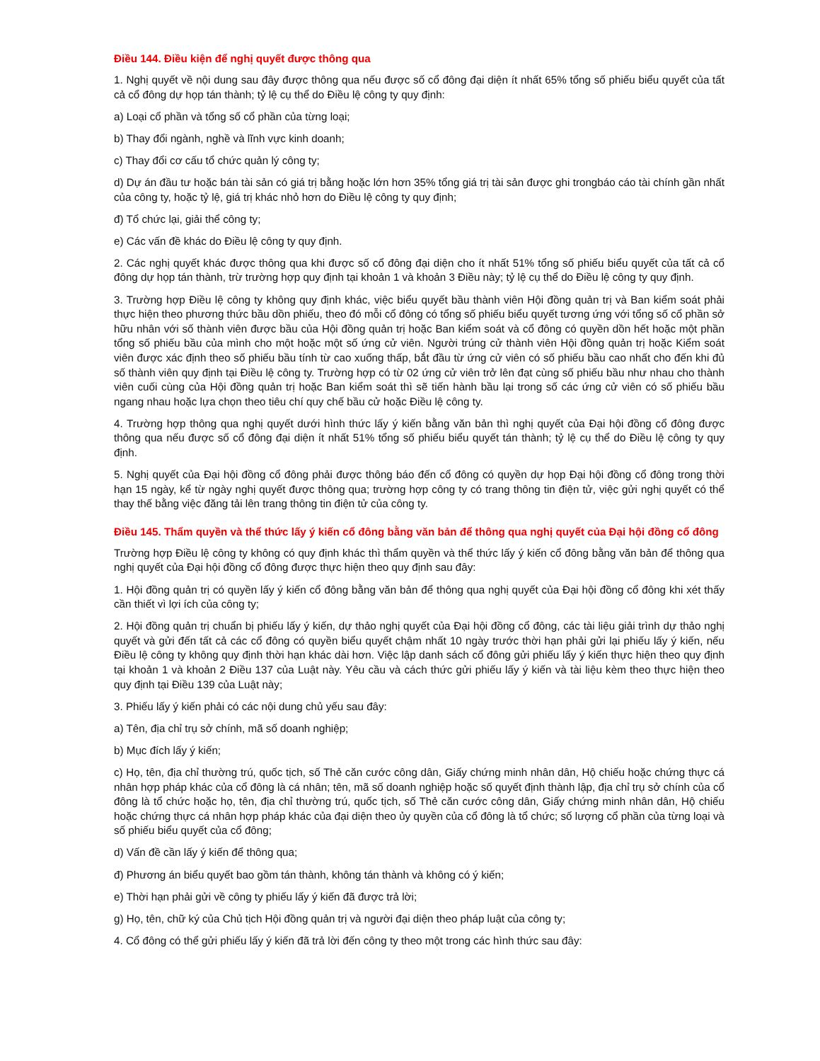Điều 144. Điều kiện để nghị quyết được thông qua
1. Nghị quyết về nội dung sau đây được thông qua nếu được số cổ đông đại diện ít nhất 65% tổng số phiếu biểu quyết của tất cả cổ đông dự họp tán thành; tỷ lệ cụ thể do Điều lệ công ty quy định:
a) Loại cổ phần và tổng số cổ phần của từng loại;
b) Thay đổi ngành, nghề và lĩnh vực kinh doanh;
c) Thay đổi cơ cấu tổ chức quản lý công ty;
d) Dự án đầu tư hoặc bán tài sản có giá trị bằng hoặc lớn hơn 35% tổng giá trị tài sản được ghi trongbáo cáo tài chính gần nhất của công ty, hoặc tỷ lệ, giá trị khác nhỏ hơn do Điều lệ công ty quy định;
đ) Tổ chức lại, giải thể công ty;
e) Các vấn đề khác do Điều lệ công ty quy định.
2. Các nghị quyết khác được thông qua khi được số cổ đông đại diện cho ít nhất 51% tổng số phiếu biểu quyết của tất cả cổ đông dự họp tán thành, trừ trường hợp quy định tại khoản 1 và khoản 3 Điều này; tỷ lệ cụ thể do Điều lệ công ty quy định.
3. Trường hợp Điều lệ công ty không quy định khác, việc biểu quyết bầu thành viên Hội đồng quản trị và Ban kiểm soát phải thực hiện theo phương thức bầu dồn phiếu, theo đó mỗi cổ đông có tổng số phiếu biểu quyết tương ứng với tổng số cổ phần sở hữu nhân với số thành viên được bầu của Hội đồng quản trị hoặc Ban kiểm soát và cổ đông có quyền dồn hết hoặc một phần tổng số phiếu bầu của mình cho một hoặc một số ứng cử viên. Người trúng cử thành viên Hội đồng quản trị hoặc Kiểm soát viên được xác định theo số phiếu bầu tính từ cao xuống thấp, bắt đầu từ ứng cử viên có số phiếu bầu cao nhất cho đến khi đủ số thành viên quy định tại Điều lệ công ty. Trường hợp có từ 02 ứng cử viên trở lên đạt cùng số phiếu bầu như nhau cho thành viên cuối cùng của Hội đồng quản trị hoặc Ban kiểm soát thì sẽ tiến hành bầu lại trong số các ứng cử viên có số phiếu bầu ngang nhau hoặc lựa chọn theo tiêu chí quy chế bầu cử hoặc Điều lệ công ty.
4. Trường hợp thông qua nghị quyết dưới hình thức lấy ý kiến bằng văn bản thì nghị quyết của Đại hội đồng cổ đông được thông qua nếu được số cổ đông đại diện ít nhất 51% tổng số phiếu biểu quyết tán thành; tỷ lệ cụ thể do Điều lệ công ty quy định.
5. Nghị quyết của Đại hội đồng cổ đông phải được thông báo đến cổ đông có quyền dự họp Đại hội đồng cổ đông trong thời hạn 15 ngày, kể từ ngày nghị quyết được thông qua; trường hợp công ty có trang thông tin điện tử, việc gửi nghị quyết có thể thay thế bằng việc đăng tải lên trang thông tin điện tử của công ty.
Điều 145. Thẩm quyền và thể thức lấy ý kiến cổ đông bằng văn bản để thông qua nghị quyết của Đại hội đồng cổ đông
Trường hợp Điều lệ công ty không có quy định khác thì thẩm quyền và thể thức lấy ý kiến cổ đông bằng văn bản để thông qua nghị quyết của Đại hội đồng cổ đông được thực hiện theo quy định sau đây:
1. Hội đồng quản trị có quyền lấy ý kiến cổ đông bằng văn bản để thông qua nghị quyết của Đại hội đồng cổ đông khi xét thấy cần thiết vì lợi ích của công ty;
2. Hội đồng quản trị chuẩn bị phiếu lấy ý kiến, dự thảo nghị quyết của Đại hội đồng cổ đông, các tài liệu giải trình dự thảo nghị quyết và gửi đến tất cả các cổ đông có quyền biểu quyết chậm nhất 10 ngày trước thời hạn phải gửi lại phiếu lấy ý kiến, nếu Điều lệ công ty không quy định thời hạn khác dài hơn. Việc lập danh sách cổ đông gửi phiếu lấy ý kiến thực hiện theo quy định tại khoản 1 và khoản 2 Điều 137 của Luật này. Yêu cầu và cách thức gửi phiếu lấy ý kiến và tài liệu kèm theo thực hiện theo quy định tại Điều 139 của Luật này;
3. Phiếu lấy ý kiến phải có các nội dung chủ yếu sau đây:
a) Tên, địa chỉ trụ sở chính, mã số doanh nghiệp;
b) Mục đích lấy ý kiến;
c) Họ, tên, địa chỉ thường trú, quốc tịch, số Thẻ căn cước công dân, Giấy chứng minh nhân dân, Hộ chiếu hoặc chứng thực cá nhân hợp pháp khác của cổ đông là cá nhân; tên, mã số doanh nghiệp hoặc số quyết định thành lập, địa chỉ trụ sở chính của cổ đông là tổ chức hoặc họ, tên, địa chỉ thường trú, quốc tịch, số Thẻ căn cước công dân, Giấy chứng minh nhân dân, Hộ chiếu hoặc chứng thực cá nhân hợp pháp khác của đại diện theo ủy quyền của cổ đông là tổ chức; số lượng cổ phần của từng loại và số phiếu biểu quyết của cổ đông;
d) Vấn đề cần lấy ý kiến để thông qua;
đ) Phương án biểu quyết bao gồm tán thành, không tán thành và không có ý kiến;
e) Thời hạn phải gửi về công ty phiếu lấy ý kiến đã được trả lời;
g) Họ, tên, chữ ký của Chủ tịch Hội đồng quản trị và người đại diện theo pháp luật của công ty;
4. Cổ đông có thể gửi phiếu lấy ý kiến đã trả lời đến công ty theo một trong các hình thức sau đây: